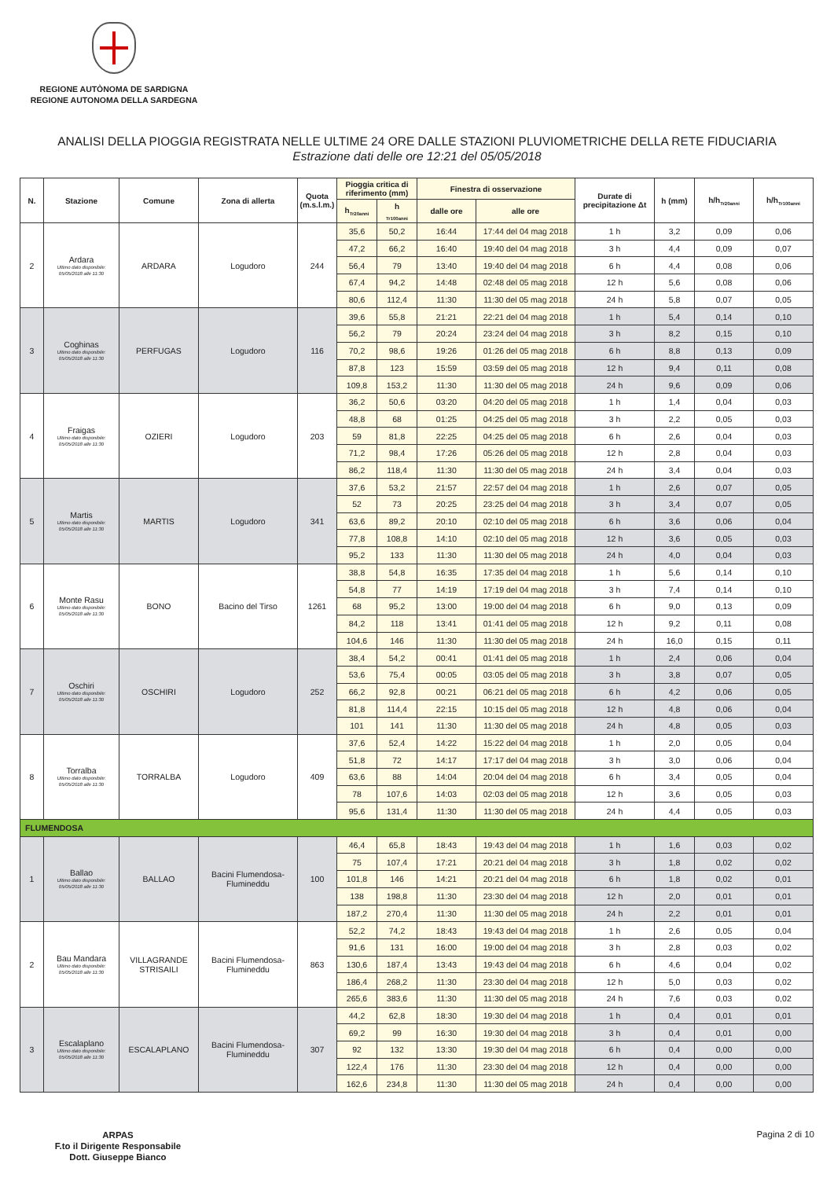REGIONE AUTÒNOMA DE SARDIGNA
REGIONE AUTONOMA DELLA SARDEGNA
ANALISI DELLA PIOGGIA REGISTRATA NELLE ULTIME 24 ORE DALLE STAZIONI PLUVIOMETRICHE DELLA RETE FIDUCIARIA
Estrazione dati delle ore 12:21 del 05/05/2018
| N. | Stazione | Comune | Zona di allerta | Quota (m.s.l.m.) | Pioggia critica di riferimento (mm) | | Finestra di osservazione | | Durate di precipitazione Δt | h (mm) | h/h<sub>Tr20anni</sub> | h/h<sub>Tr100anni</sub> |
| --- | --- | --- | --- | --- | --- | --- | --- | --- | --- | --- | --- | --- |
| | | | | | h<sub>Tr20anni</sub> | h <sub>Tr100anni</sub> | dalle ore | alle ore | | | | |
| 2 | Ardara Ultimo dato disponibile: 05/05/2018 alle 11:30 | ARDARA | Logudoro | 244 | 35,6 | 50,2 | 16:44 | 17:44 del 04 mag 2018 | 1 h | 3,2 | 0,09 | 0,06 |
| | | | | | 47,2 | 66,2 | 16:40 | 19:40 del 04 mag 2018 | 3 h | 4,4 | 0,09 | 0,07 |
| | | | | | 56,4 | 79 | 13:40 | 19:40 del 04 mag 2018 | 6 h | 4,4 | 0,08 | 0,06 |
| | | | | | 67,4 | 94,2 | 14:48 | 02:48 del 05 mag 2018 | 12 h | 5,6 | 0,08 | 0,06 |
| | | | | | 80,6 | 112,4 | 11:30 | 11:30 del 05 mag 2018 | 24 h | 5,8 | 0,07 | 0,05 |
| 3 | Coghinas Ultimo dato disponibile: 05/05/2018 alle 11:30 | PERFUGAS | Logudoro | 116 | 39,6 | 55,8 | 21:21 | 22:21 del 04 mag 2018 | 1 h | 5,4 | 0,14 | 0,10 |
| | | | | | 56,2 | 79 | 20:24 | 23:24 del 04 mag 2018 | 3 h | 8,2 | 0,15 | 0,10 |
| | | | | | 70,2 | 98,6 | 19:26 | 01:26 del 05 mag 2018 | 6 h | 8,8 | 0,13 | 0,09 |
| | | | | | 87,8 | 123 | 15:59 | 03:59 del 05 mag 2018 | 12 h | 9,4 | 0,11 | 0,08 |
| | | | | | 109,8 | 153,2 | 11:30 | 11:30 del 05 mag 2018 | 24 h | 9,6 | 0,09 | 0,06 |
| 4 | Fraigas Ultimo dato disponibile: 05/05/2018 alle 11:30 | OZIERI | Logudoro | 203 | 36,2 | 50,6 | 03:20 | 04:20 del 05 mag 2018 | 1 h | 1,4 | 0,04 | 0,03 |
| | | | | | 48,8 | 68 | 01:25 | 04:25 del 05 mag 2018 | 3 h | 2,2 | 0,05 | 0,03 |
| | | | | | 59 | 81,8 | 22:25 | 04:25 del 05 mag 2018 | 6 h | 2,6 | 0,04 | 0,03 |
| | | | | | 71,2 | 98,4 | 17:26 | 05:26 del 05 mag 2018 | 12 h | 2,8 | 0,04 | 0,03 |
| | | | | | 86,2 | 118,4 | 11:30 | 11:30 del 05 mag 2018 | 24 h | 3,4 | 0,04 | 0,03 |
| 5 | Martis Ultimo dato disponibile: 05/05/2018 alle 11:30 | MARTIS | Logudoro | 341 | 37,6 | 53,2 | 21:57 | 22:57 del 04 mag 2018 | 1 h | 2,6 | 0,07 | 0,05 |
| | | | | | 52 | 73 | 20:25 | 23:25 del 04 mag 2018 | 3 h | 3,4 | 0,07 | 0,05 |
| | | | | | 63,6 | 89,2 | 20:10 | 02:10 del 05 mag 2018 | 6 h | 3,6 | 0,06 | 0,04 |
| | | | | | 77,8 | 108,8 | 14:10 | 02:10 del 05 mag 2018 | 12 h | 3,6 | 0,05 | 0,03 |
| | | | | | 95,2 | 133 | 11:30 | 11:30 del 05 mag 2018 | 24 h | 4,0 | 0,04 | 0,03 |
| 6 | Monte Rasu Ultimo dato disponibile: 05/05/2018 alle 11:30 | BONO | Bacino del Tirso | 1261 | 38,8 | 54,8 | 16:35 | 17:35 del 04 mag 2018 | 1 h | 5,6 | 0,14 | 0,10 |
| | | | | | 54,8 | 77 | 14:19 | 17:19 del 04 mag 2018 | 3 h | 7,4 | 0,14 | 0,10 |
| | | | | | 68 | 95,2 | 13:00 | 19:00 del 04 mag 2018 | 6 h | 9,0 | 0,13 | 0,09 |
| | | | | | 84,2 | 118 | 13:41 | 01:41 del 05 mag 2018 | 12 h | 9,2 | 0,11 | 0,08 |
| | | | | | 104,6 | 146 | 11:30 | 11:30 del 05 mag 2018 | 24 h | 16,0 | 0,15 | 0,11 |
| 7 | Oschiri Ultimo dato disponibile: 05/05/2018 alle 11:30 | OSCHIRI | Logudoro | 252 | 38,4 | 54,2 | 00:41 | 01:41 del 05 mag 2018 | 1 h | 2,4 | 0,06 | 0,04 |
| | | | | | 53,6 | 75,4 | 00:05 | 03:05 del 05 mag 2018 | 3 h | 3,8 | 0,07 | 0,05 |
| | | | | | 66,2 | 92,8 | 00:21 | 06:21 del 05 mag 2018 | 6 h | 4,2 | 0,06 | 0,05 |
| | | | | | 81,8 | 114,4 | 22:15 | 10:15 del 05 mag 2018 | 12 h | 4,8 | 0,06 | 0,04 |
| | | | | | 101 | 141 | 11:30 | 11:30 del 05 mag 2018 | 24 h | 4,8 | 0,05 | 0,03 |
| 8 | Torralba Ultimo dato disponibile: 05/05/2018 alle 11:30 | TORRALBA | Logudoro | 409 | 37,6 | 52,4 | 14:22 | 15:22 del 04 mag 2018 | 1 h | 2,0 | 0,05 | 0,04 |
| | | | | | 51,8 | 72 | 14:17 | 17:17 del 04 mag 2018 | 3 h | 3,0 | 0,06 | 0,04 |
| | | | | | 63,6 | 88 | 14:04 | 20:04 del 04 mag 2018 | 6 h | 3,4 | 0,05 | 0,04 |
| | | | | | 78 | 107,6 | 14:03 | 02:03 del 05 mag 2018 | 12 h | 3,6 | 0,05 | 0,03 |
| | | | | | 95,6 | 131,4 | 11:30 | 11:30 del 05 mag 2018 | 24 h | 4,4 | 0,05 | 0,03 |
| FLUMENDOSA | | | | | | | | | | | | |
| 1 | Ballao Ultimo dato disponibile: 05/05/2018 alle 11:30 | BALLAO | Bacini Flumendosa- Flumineddu | 100 | 46,4 | 65,8 | 18:43 | 19:43 del 04 mag 2018 | 1 h | 1,6 | 0,03 | 0,02 |
| | | | | | 75 | 107,4 | 17:21 | 20:21 del 04 mag 2018 | 3 h | 1,8 | 0,02 | 0,02 |
| | | | | | 101,8 | 146 | 14:21 | 20:21 del 04 mag 2018 | 6 h | 1,8 | 0,02 | 0,01 |
| | | | | | 138 | 198,8 | 11:30 | 23:30 del 04 mag 2018 | 12 h | 2,0 | 0,01 | 0,01 |
| | | | | | 187,2 | 270,4 | 11:30 | 11:30 del 05 mag 2018 | 24 h | 2,2 | 0,01 | 0,01 |
| 2 | Bau Mandara Ultimo dato disponibile: 05/05/2018 alle 11:30 | VILLAGRANDE STRISAILI | Bacini Flumendosa- Flumineddu | 863 | 52,2 | 74,2 | 18:43 | 19:43 del 04 mag 2018 | 1 h | 2,6 | 0,05 | 0,04 |
| | | | | | 91,6 | 131 | 16:00 | 19:00 del 04 mag 2018 | 3 h | 2,8 | 0,03 | 0,02 |
| | | | | | 130,6 | 187,4 | 13:43 | 19:43 del 04 mag 2018 | 6 h | 4,6 | 0,04 | 0,02 |
| | | | | | 186,4 | 268,2 | 11:30 | 23:30 del 04 mag 2018 | 12 h | 5,0 | 0,03 | 0,02 |
| | | | | | 265,6 | 383,6 | 11:30 | 11:30 del 05 mag 2018 | 24 h | 7,6 | 0,03 | 0,02 |
| 3 | Escalaplano Ultimo dato disponibile: 05/05/2018 alle 11:30 | ESCALAPLANO | Bacini Flumendosa- Flumineddu | 307 | 44,2 | 62,8 | 18:30 | 19:30 del 04 mag 2018 | 1 h | 0,4 | 0,01 | 0,01 |
| | | | | | 69,2 | 99 | 16:30 | 19:30 del 04 mag 2018 | 3 h | 0,4 | 0,01 | 0,00 |
| | | | | | 92 | 132 | 13:30 | 19:30 del 04 mag 2018 | 6 h | 0,4 | 0,00 | 0,00 |
| | | | | | 122,4 | 176 | 11:30 | 23:30 del 04 mag 2018 | 12 h | 0,4 | 0,00 | 0,00 |
| | | | | | 162,6 | 234,8 | 11:30 | 11:30 del 05 mag 2018 | 24 h | 0,4 | 0,00 | 0,00 |
ARPAS
F.to il Dirigente Responsabile
Dott. Giuseppe Bianco
Pagina 2 di 10